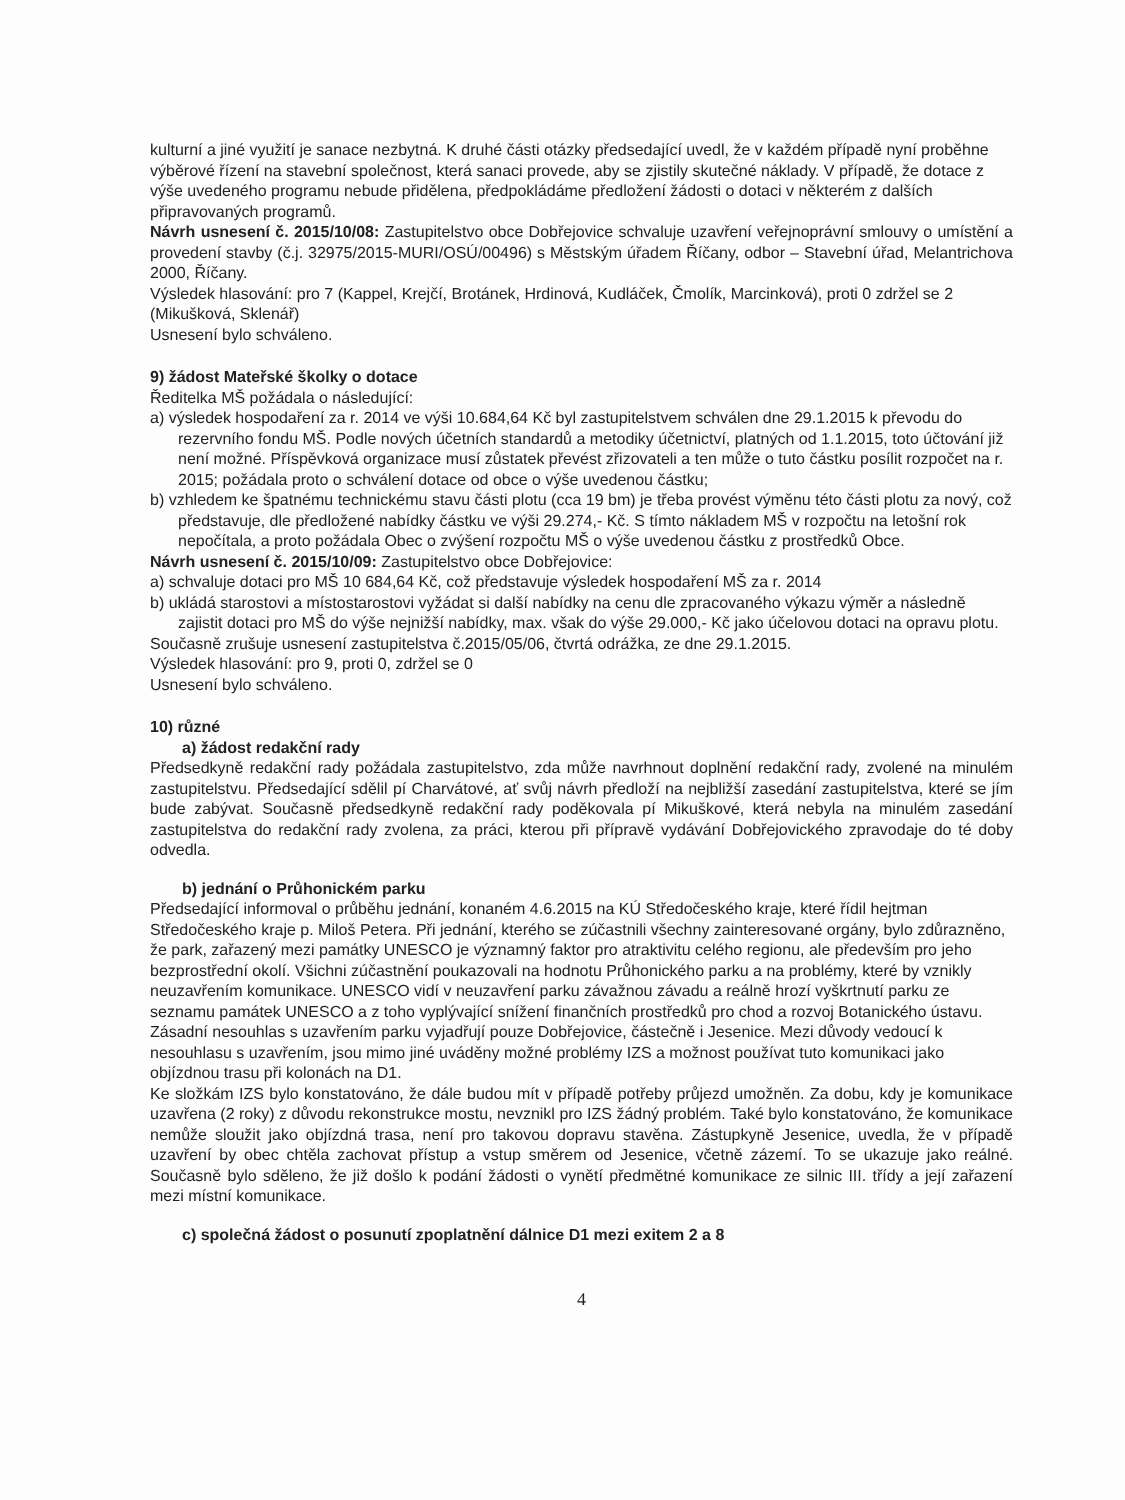kulturní a jiné využití je sanace nezbytná. K druhé části otázky předsedající uvedl, že v každém případě nyní proběhne výběrové řízení na stavební společnost, která sanaci provede, aby se zjistily skutečné náklady. V případě, že dotace z výše uvedeného programu nebude přidělena, předpokládáme předložení žádosti o dotaci v některém z dalších připravovaných programů.
Návrh usnesení č. 2015/10/08: Zastupitelstvo obce Dobřejovice schvaluje uzavření veřejnoprávní smlouvy o umístění a provedení stavby (č.j. 32975/2015-MURI/OSÚ/00496) s Městským úřadem Říčany, odbor – Stavební úřad, Melantrichova 2000, Říčany.
Výsledek hlasování: pro 7 (Kappel, Krejčí, Brotánek, Hrdinová, Kudláček, Čmolík, Marcinková), proti 0 zdržel se 2 (Mikušková, Sklenář)
Usnesení bylo schváleno.
9) žádost Mateřské školky o dotace
Ředitelka MŠ požádala o následující:
a) výsledek hospodaření za r. 2014 ve výši 10.684,64 Kč byl zastupitelstvem schválen dne 29.1.2015 k převodu do rezervního fondu MŠ. Podle nových účetních standardů a metodiky účetnictví, platných od 1.1.2015, toto účtování již není možné. Příspěvková organizace musí zůstatek převést zřizovateli a ten může o tuto částku posílit rozpočet na r. 2015; požádala proto o schválení dotace od obce o výše uvedenou částku;
b) vzhledem ke špatnému technickému stavu části plotu (cca 19 bm) je třeba provést výměnu této části plotu za nový, což představuje, dle předložené nabídky částku ve výši 29.274,- Kč. S tímto nákladem MŠ v rozpočtu na letošní rok nepočítala, a proto požádala Obec o zvýšení rozpočtu MŠ o výše uvedenou částku z prostředků Obce.
Návrh usnesení č. 2015/10/09: Zastupitelstvo obce Dobřejovice:
a) schvaluje dotaci pro MŠ 10 684,64 Kč, což představuje výsledek hospodaření MŠ za r. 2014
b) ukládá starostovi a místostarostovi vyžádat si další nabídky na cenu dle zpracovaného výkazu výměr a následně zajistit dotaci pro MŠ do výše nejnižší nabídky, max. však do výše 29.000,- Kč jako účelovou dotaci na opravu plotu.
Současně zrušuje usnesení zastupitelstva č.2015/05/06, čtvrtá odrážka, ze dne 29.1.2015.
Výsledek hlasování: pro 9, proti 0, zdržel se 0
Usnesení bylo schváleno.
10) různé
a) žádost redakční rady
Předsedkyně redakční rady požádala zastupitelstvo, zda může navrhnout doplnění redakční rady, zvolené na minulém zastupitelstvu. Předsedající sdělil pí Charvátové, ať svůj návrh předloží na nejbližší zasedání zastupitelstva, které se jím bude zabývat. Současně předsedkyně redakční rady poděkovala pí Mikuškové, která nebyla na minulém zasedání zastupitelstva do redakční rady zvolena, za práci, kterou při přípravě vydávání Dobřejovického zpravodaje do té doby odvedla.
b) jednání o Průhonickém parku
Předsedající informoval o průběhu jednání, konaném 4.6.2015 na KÚ Středočeského kraje, které řídil hejtman Středočeského kraje p. Miloš Petera. Při jednání, kterého se zúčastnili všechny zainteresované orgány, bylo zdůrazněno, že park, zařazený mezi památky UNESCO je významný faktor pro atraktivitu celého regionu, ale především pro jeho bezprostřední okolí. Všichni zúčastnění poukazovali na hodnotu Průhonického parku a na problémy, které by vznikly neuzavřením komunikace. UNESCO vidí v neuzavření parku závažnou závadu a reálně hrozí vyškrtnutí parku ze seznamu památek UNESCO a z toho vyplývající snížení finančních prostředků pro chod a rozvoj Botanického ústavu.
Zásadní nesouhlas s uzavřením parku vyjadřují pouze Dobřejovice, částečně i Jesenice. Mezi důvody vedoucí k nesouhlasu s uzavřením, jsou mimo jiné uváděny možné problémy IZS a možnost používat tuto komunikaci jako objízdnou trasu při kolonách na D1.
Ke složkám IZS bylo konstatováno, že dále budou mít v případě potřeby průjezd umožněn. Za dobu, kdy je komunikace uzavřena (2 roky) z důvodu rekonstrukce mostu, nevznikl pro IZS žádný problém. Také bylo konstatováno, že komunikace nemůže sloužit jako objízdná trasa, není pro takovou dopravu stavěna. Zástupkyně Jesenice, uvedla, že v případě uzavření by obec chtěla zachovat přístup a vstup směrem od Jesenice, včetně zázemí. To se ukazuje jako reálné. Současně bylo sděleno, že již došlo k podání žádosti o vynětí předmětné komunikace ze silnic III. třídy a její zařazení mezi místní komunikace.
c) společná žádost o posunutí zpoplatnění dálnice D1 mezi exitem 2 a 8
4